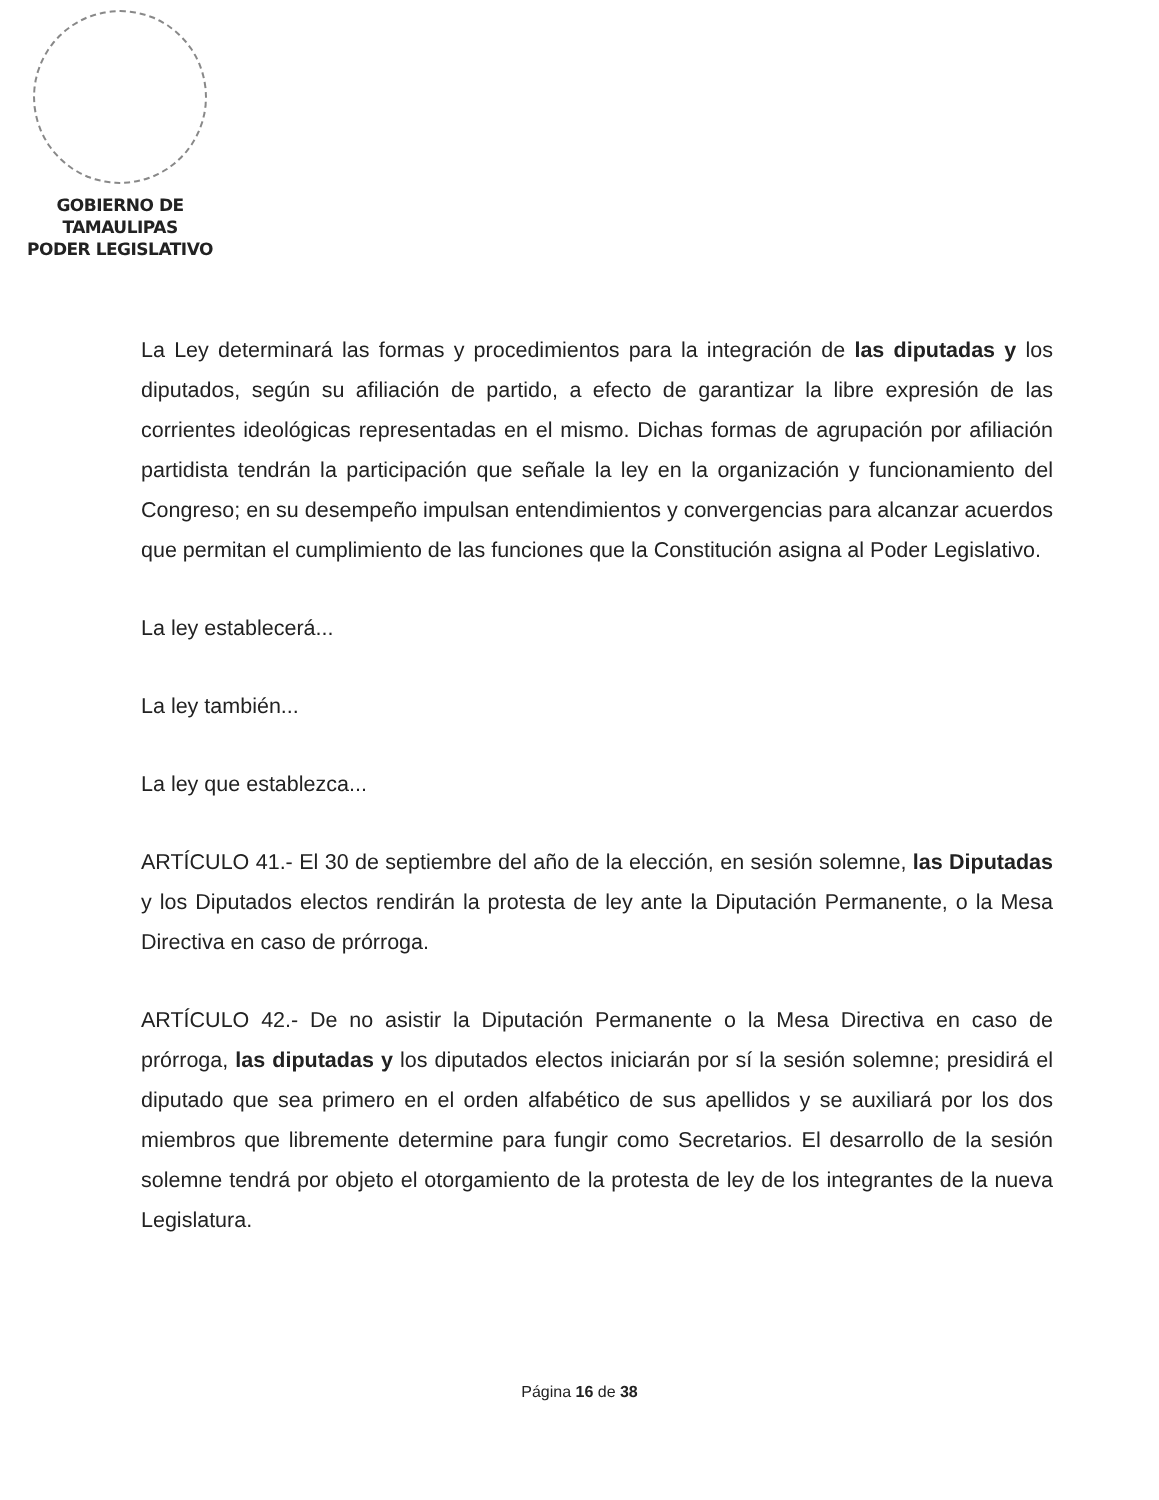GOBIERNO DE TAMAULIPAS
PODER LEGISLATIVO
La Ley determinará las formas y procedimientos para la integración de las diputadas y los diputados, según su afiliación de partido, a efecto de garantizar la libre expresión de las corrientes ideológicas representadas en el mismo. Dichas formas de agrupación por afiliación partidista tendrán la participación que señale la ley en la organización y funcionamiento del Congreso; en su desempeño impulsan entendimientos y convergencias para alcanzar acuerdos que permitan el cumplimiento de las funciones que la Constitución asigna al Poder Legislativo.
La ley establecerá...
La ley también...
La ley que establezca...
ARTÍCULO 41.- El 30 de septiembre del año de la elección, en sesión solemne, las Diputadas y los Diputados electos rendirán la protesta de ley ante la Diputación Permanente, o la Mesa Directiva en caso de prórroga.
ARTÍCULO 42.- De no asistir la Diputación Permanente o la Mesa Directiva en caso de prórroga, las diputadas y los diputados electos iniciarán por sí la sesión solemne; presidirá el diputado que sea primero en el orden alfabético de sus apellidos y se auxiliará por los dos miembros que libremente determine para fungir como Secretarios. El desarrollo de la sesión solemne tendrá por objeto el otorgamiento de la protesta de ley de los integrantes de la nueva Legislatura.
Página 16 de 38